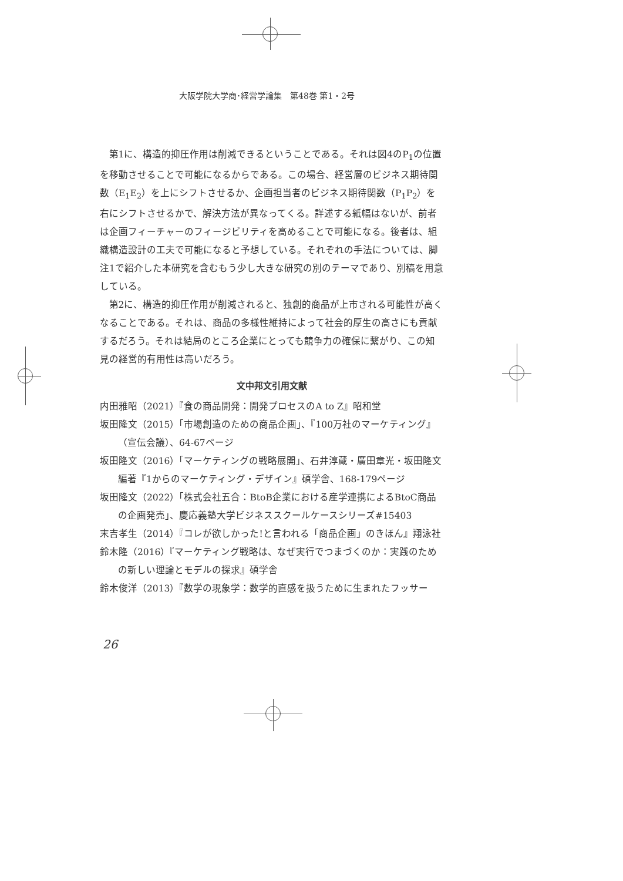大阪学院大学商･経営学論集　第48巻 第1・2号
第1に、構造的抑圧作用は削減できるということである。それは図4のP<sub>1</sub>の位置を移動させることで可能になるからである。この場合、経営層のビジネス期待関数（E<sub>1</sub>E<sub>2</sub>）を上にシフトさせるか、企画担当者のビジネス期待関数（P<sub>1</sub>P<sub>2</sub>）を右にシフトさせるかで、解決方法が異なってくる。詳述する紙幅はないが、前者は企画フィーチャーのフィージビリティを高めることで可能になる。後者は、組織構造設計の工夫で可能になると予想している。それぞれの手法については、脚注1で紹介した本研究を含むもう少し大きな研究の別のテーマであり、別稿を用意している。
第2に、構造的抑圧作用が削減されると、独創的商品が上市される可能性が高くなることである。それは、商品の多様性維持によって社会的厚生の高さにも貢献するだろう。それは結局のところ企業にとっても競争力の確保に繋がり、この知見の経営的有用性は高いだろう。
文中邦文引用文献
内田雅昭（2021）『食の商品開発：開発プロセスのA to Z』昭和堂
坂田隆文（2015）「市場創造のための商品企画」、『100万社のマーケティング』（宣伝会議）、64-67ページ
坂田隆文（2016）「マーケティングの戦略展開」、石井淳蔵・廣田章光・坂田隆文編著『1からのマーケティング・デザイン』碩学舎、168-179ページ
坂田隆文（2022）「株式会社五合：BtoB企業における産学連携によるBtoC商品の企画発売」、慶応義塾大学ビジネススクールケースシリーズ#15403
末吉孝生（2014）『コレが欲しかった!と言われる「商品企画」のきほん』翔泳社
鈴木隆（2016）『マーケティング戦略は、なぜ実行でつまづくのか：実践のための新しい理論とモデルの探求』碩学舎
鈴木俊洋（2013）『数学の現象学：数学的直感を扱うために生まれたフッサー
26